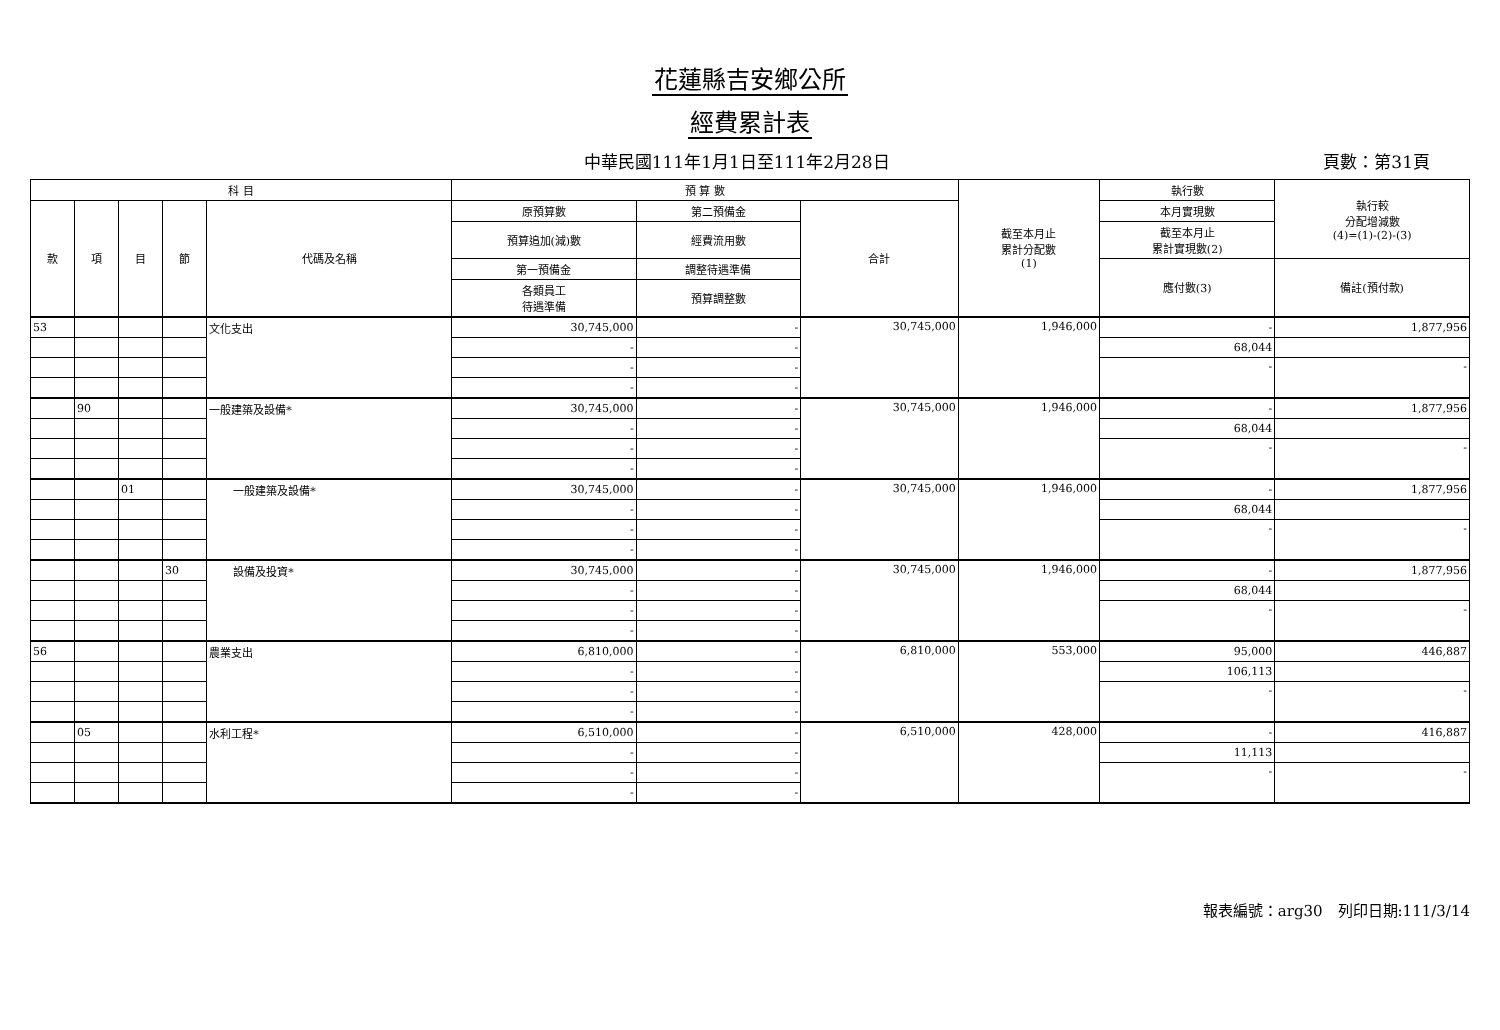花蓮縣吉安鄉公所
經費累計表
中華民國111年1月1日至111年2月28日 頁數：第31頁
| 科 目 | | | | | 預 算 數 | | | 截至本月止 累計分配數 (1) | 執行數 | 執行較 分配增減數 (4)=(1)-(2)-(3) |
| --- | --- | --- | --- | --- | --- | --- | --- | --- | --- | --- |
| 款 | 項 | 目 | 節 | 代碼及名稱 | 原預算數 | 第二預備金 | 合計 | | 本月實現數 | |
| | | | | | 預算追加(減)數 | 經費流用數 | | | 截至本月止 累計實現數(2) | |
| | | | | | 第一預備金 | 調整待遇準備 | | | 應付數(3) | 備註(預付款) |
| | | | | | 各類員工 待遇準備 | 預算調整數 | | | | |
| 53 | | | | 文化支出 | 30,745,000 | - | 30,745,000 | 1,946,000 | - | 1,877,956 |
| | | | | | - | - | | | 68,044 | |
| | | | | | - | - | | | - | - |
| | | | | | - | - | | | | |
| | 90 | | | 一般建築及設備* | 30,745,000 | - | 30,745,000 | 1,946,000 | - | 1,877,956 |
| | | | | | - | - | | | 68,044 | |
| | | | | | - | - | | | - | - |
| | | | | | - | - | | | | |
| | | 01 | | 一般建築及設備* | 30,745,000 | - | 30,745,000 | 1,946,000 | - | 1,877,956 |
| | | | | | - | - | | | 68,044 | |
| | | | | | - | - | | | - | - |
| | | | | | - | - | | | | |
| | | | 30 | 設備及投資* | 30,745,000 | - | 30,745,000 | 1,946,000 | - | 1,877,956 |
| | | | | | - | - | | | 68,044 | |
| | | | | | - | - | | | - | - |
| | | | | | - | - | | | | |
| 56 | | | | 農業支出 | 6,810,000 | - | 6,810,000 | 553,000 | 95,000 | 446,887 |
| | | | | | - | - | | | 106,113 | |
| | | | | | - | - | | | - | - |
| | | | | | - | - | | | | |
| | 05 | | | 水利工程* | 6,510,000 | - | 6,510,000 | 428,000 | - | 416,887 |
| | | | | | - | - | | | 11,113 | |
| | | | | | - | - | | | - | - |
| | | | | | - | - | | | | |
報表編號：arg30　列印日期:111/3/14